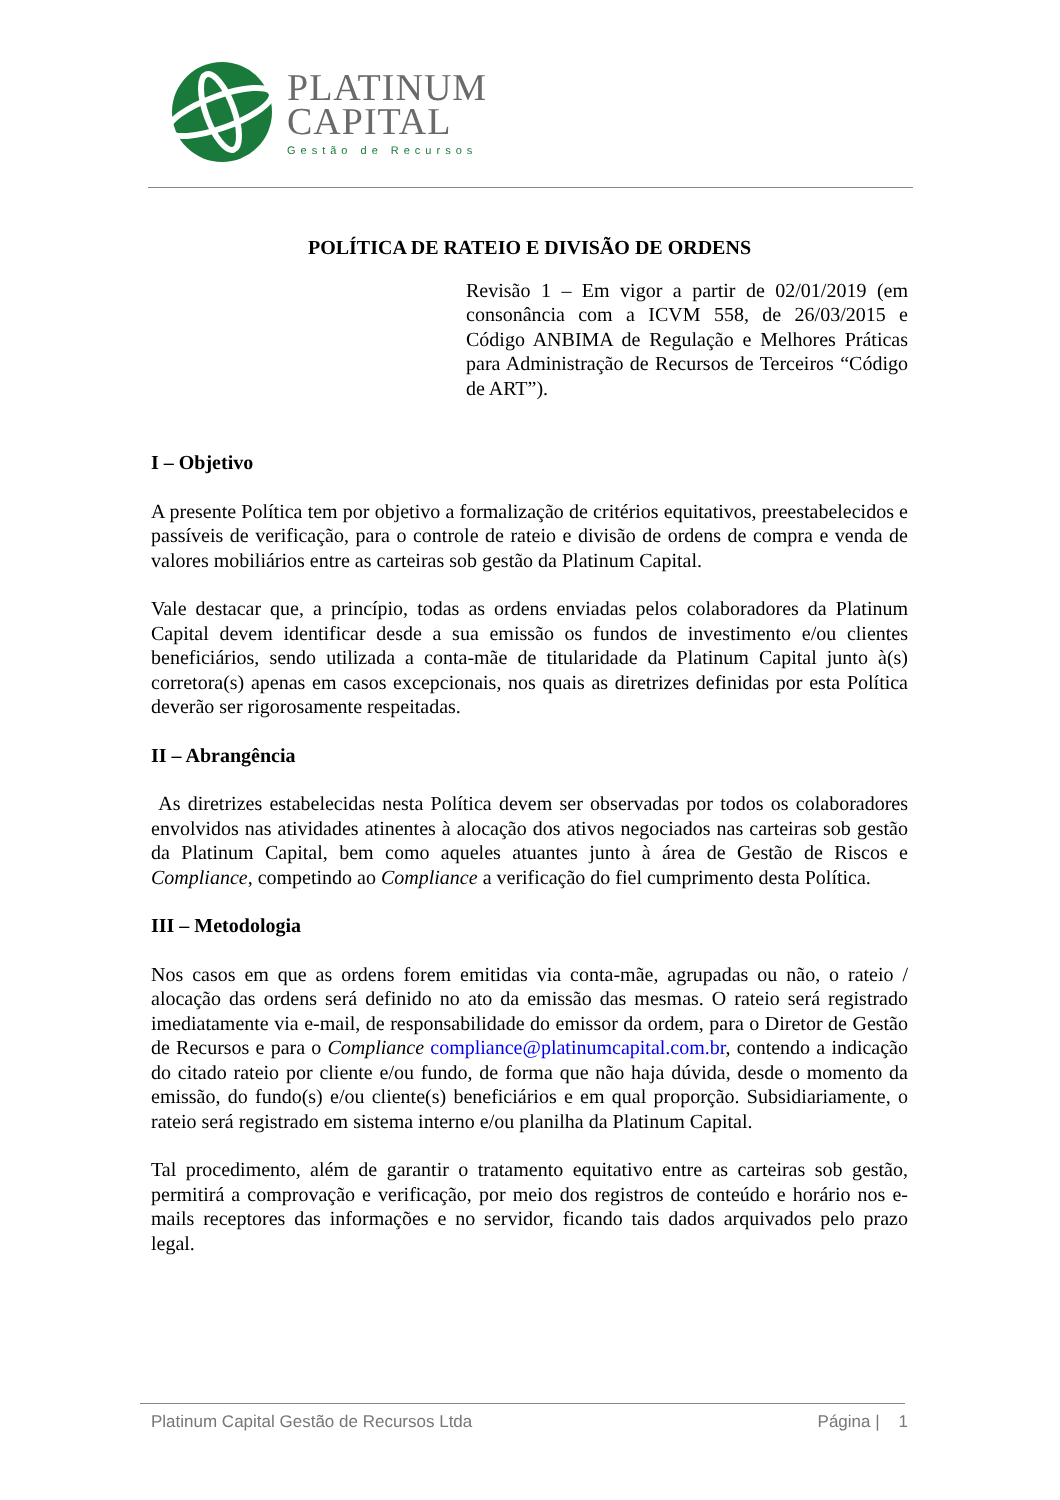PLATINUM
CAPITAL
Gestão de Recursos
POLÍTICA DE RATEIO E DIVISÃO DE ORDENS
Revisão 1 – Em vigor a partir de 02/01/2019 (em consonância com a ICVM 558, de 26/03/2015 e Código ANBIMA de Regulação e Melhores Práticas para Administração de Recursos de Terceiros “Código de ART”).
I – Objetivo
A presente Política tem por objetivo a formalização de critérios equitativos, preestabelecidos e passíveis de verificação, para o controle de rateio e divisão de ordens de compra e venda de valores mobiliários entre as carteiras sob gestão da Platinum Capital.
Vale destacar que, a princípio, todas as ordens enviadas pelos colaboradores da Platinum Capital devem identificar desde a sua emissão os fundos de investimento e/ou clientes beneficiários, sendo utilizada a conta-mãe de titularidade da Platinum Capital junto à(s) corretora(s) apenas em casos excepcionais, nos quais as diretrizes definidas por esta Política deverão ser rigorosamente respeitadas.
II – Abrangência
As diretrizes estabelecidas nesta Política devem ser observadas por todos os colaboradores envolvidos nas atividades atinentes à alocação dos ativos negociados nas carteiras sob gestão da Platinum Capital, bem como aqueles atuantes junto à área de Gestão de Riscos e Compliance, competindo ao Compliance a verificação do fiel cumprimento desta Política.
III – Metodologia
Nos casos em que as ordens forem emitidas via conta-mãe, agrupadas ou não, o rateio / alocação das ordens será definido no ato da emissão das mesmas. O rateio será registrado imediatamente via e-mail, de responsabilidade do emissor da ordem, para o Diretor de Gestão de Recursos e para o Compliance compliance@platinumcapital.com.br, contendo a indicação do citado rateio por cliente e/ou fundo, de forma que não haja dúvida, desde o momento da emissão, do fundo(s) e/ou cliente(s) beneficiários e em qual proporção. Subsidiariamente, o rateio será registrado em sistema interno e/ou planilha da Platinum Capital.
Tal procedimento, além de garantir o tratamento equitativo entre as carteiras sob gestão, permitirá a comprovação e verificação, por meio dos registros de conteúdo e horário nos e-mails receptores das informações e no servidor, ficando tais dados arquivados pelo prazo legal.
Platinum Capital Gestão de Recursos Ltda Página | 1